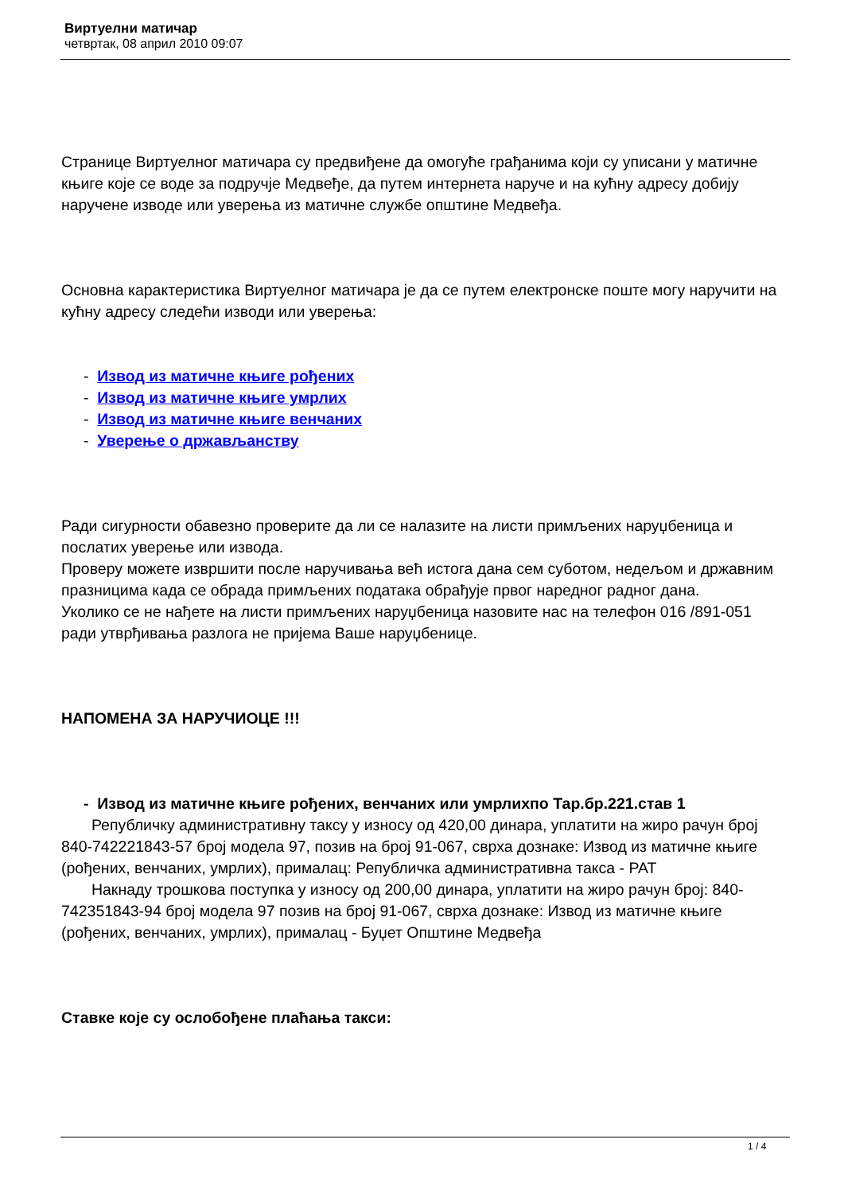Виртуелни матичар
четвртак, 08 април 2010 09:07
Странице Виртуелног матичара су предвиђене да омогуће грађанима који су уписани у матичне књиге које се воде за подручје Медвеђе, да путем интернета наруче и на кућну адресу добију наручене изводе или уверења из матичне службе општине Медвеђа.
Основна карактеристика Виртуелног матичара је да се путем електронске поште могу наручити на кућну адресу следећи изводи или уверења:
- Извод из матичне књиге рођених
- Извод из матичне књиге умрлих
- Извод из матичне књиге венчаних
- Уверење о држављанству
Ради сигурности обавезно проверите да ли се налазите на листи примљених наруџбеница и послатих уверење или извода.
Проверу можете извршити после наручивања већ истога дана сем суботом, недељом и државним празницима када се обрада примљених података обрађује првог наредног радног дана.
Уколико се не нађете на листи примљених наруџбеница назовите нас на телефон 016 /891-051 ради утврђивања разлога не пријема Ваше наруџбенице.
НАПОМЕНА ЗА НАРУЧИОЦЕ !!!
- Извод из матичне књиге рођених, венчаних или умрлихпо Тар.бр.221.став 1
Републичку административну таксу у износу од 420,00 динара, уплатити на жиро рачун број 840-742221843-57 број модела 97, позив на број 91-067, сврха дознаке: Извод из матичне књиге (рођених, венчаних, умрлих), прималац: Републичка административна такса - РАТ
Накнаду трошкова поступка у износу од 200,00 динара, уплатити на жиро рачун број: 840-742351843-94 број модела 97 позив на број 91-067, сврха дознаке: Извод из матичне књиге (рођених, венчаних, умрлих), прималац - Буџет Општине Медвеђа
Ставке које су ослобођене плаћања такси:
1 / 4